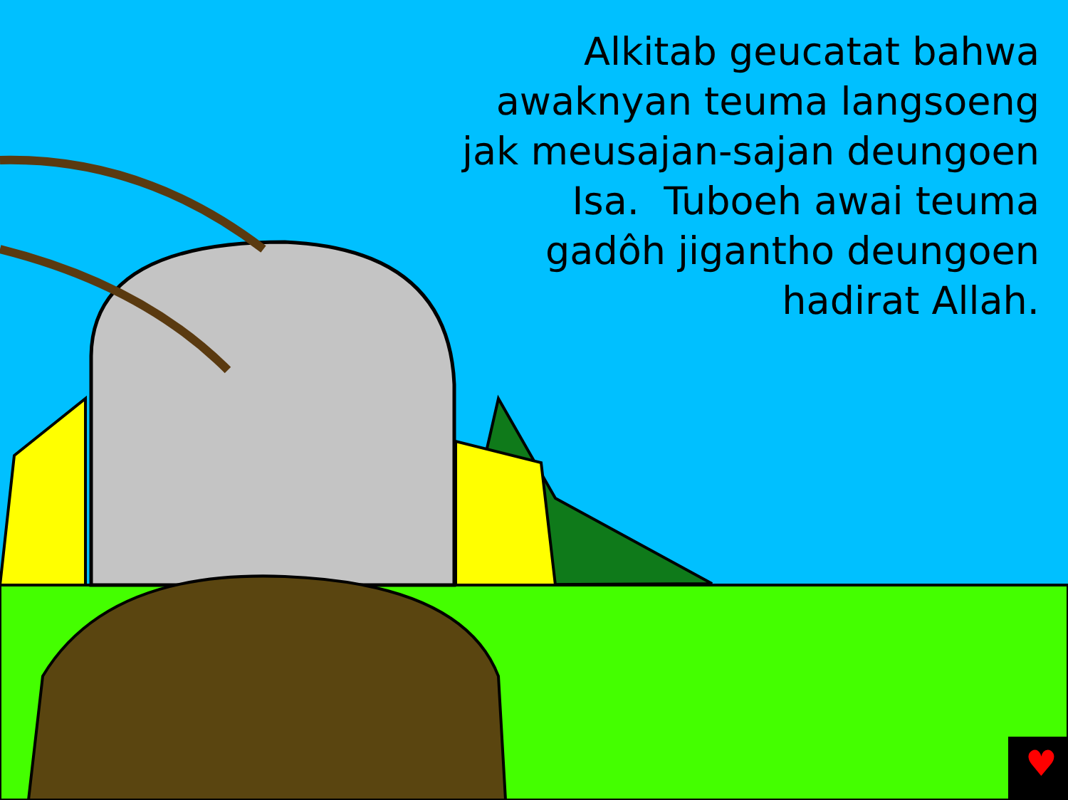♥
Alkitab geucatat bahwa awaknyan teuma langsoeng jak meusajan-sajan deungoen Isa. Tuboeh awai teuma gadôh jigantho deungoen hadirat Allah.